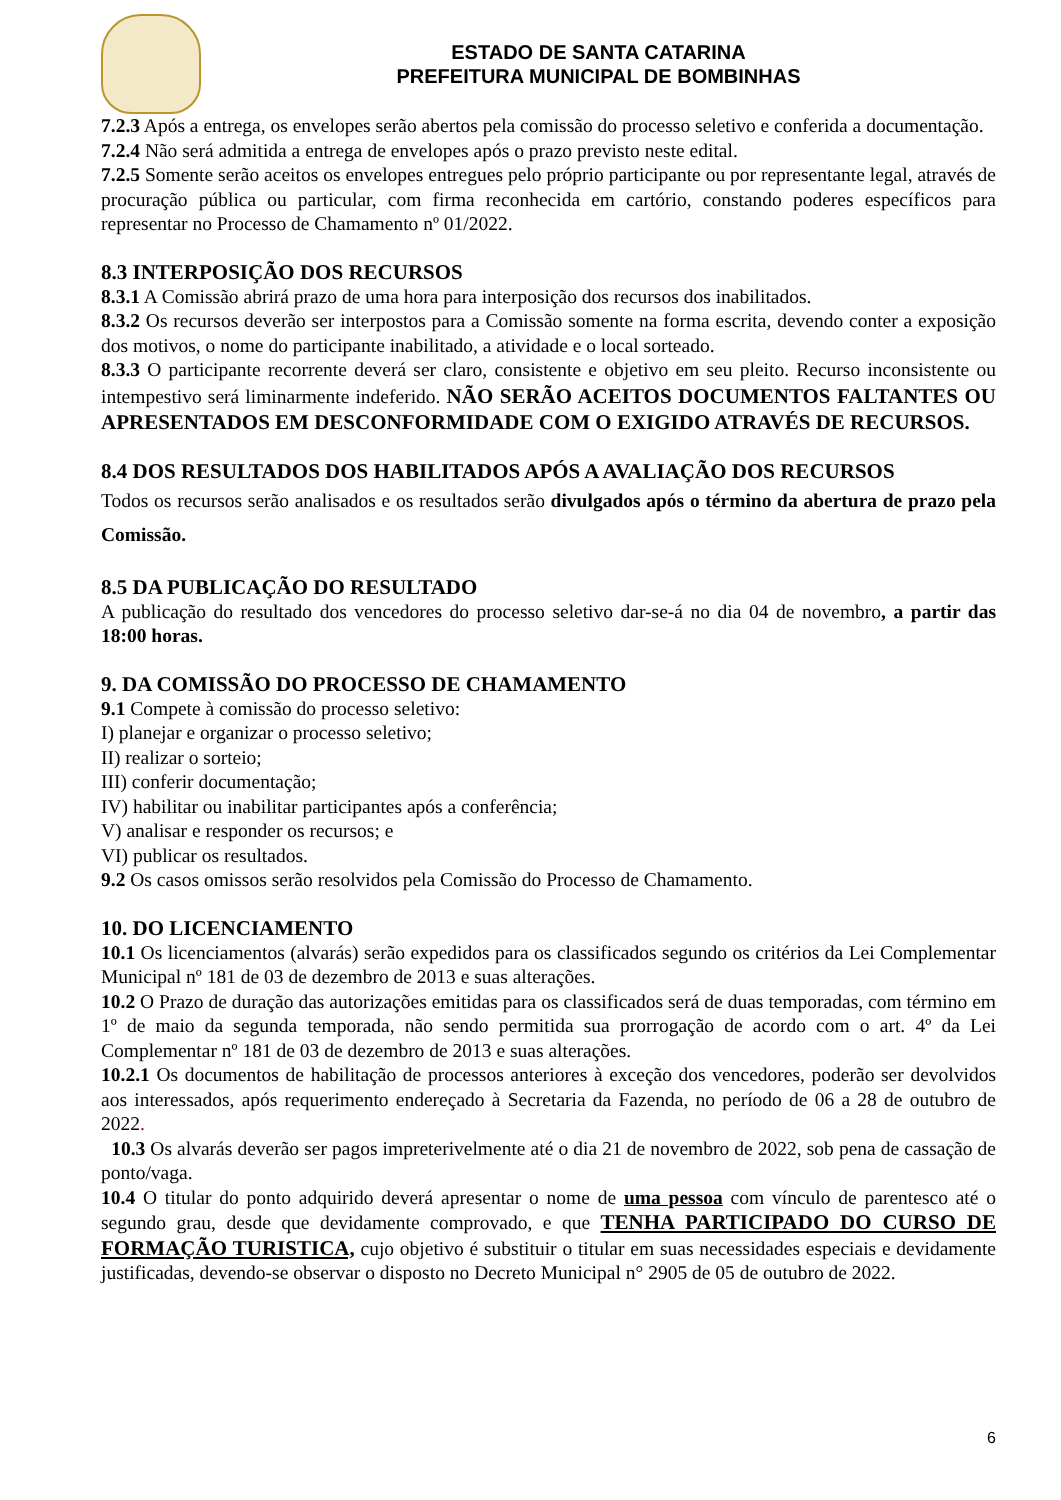ESTADO DE SANTA CATARINA
PREFEITURA MUNICIPAL DE BOMBINHAS
7.2.3 Após a entrega, os envelopes serão abertos pela comissão do processo seletivo e conferida a documentação.
7.2.4 Não será admitida a entrega de envelopes após o prazo previsto neste edital.
7.2.5 Somente serão aceitos os envelopes entregues pelo próprio participante ou por representante legal, através de procuração pública ou particular, com firma reconhecida em cartório, constando poderes específicos para representar no Processo de Chamamento nº 01/2022.
8.3 INTERPOSIÇÃO DOS RECURSOS
8.3.1 A Comissão abrirá prazo de uma hora para interposição dos recursos dos inabilitados.
8.3.2 Os recursos deverão ser interpostos para a Comissão somente na forma escrita, devendo conter a exposição dos motivos, o nome do participante inabilitado, a atividade e o local sorteado.
8.3.3 O participante recorrente deverá ser claro, consistente e objetivo em seu pleito. Recurso inconsistente ou intempestivo será liminarmente indeferido. NÃO SERÃO ACEITOS DOCUMENTOS FALTANTES OU APRESENTADOS EM DESCONFORMIDADE COM O EXIGIDO ATRAVÉS DE RECURSOS.
8.4 DOS RESULTADOS DOS HABILITADOS APÓS A AVALIAÇÃO DOS RECURSOS
Todos os recursos serão analisados e os resultados serão divulgados após o término da abertura de prazo pela Comissão.
8.5 DA PUBLICAÇÃO DO RESULTADO
A publicação do resultado dos vencedores do processo seletivo dar-se-á no dia 04 de novembro, a partir das 18:00 horas.
9. DA COMISSÃO DO PROCESSO DE CHAMAMENTO
9.1 Compete à comissão do processo seletivo:
I) planejar e organizar o processo seletivo;
II) realizar o sorteio;
III) conferir documentação;
IV) habilitar ou inabilitar participantes após a conferência;
V) analisar e responder os recursos; e
VI) publicar os resultados.
9.2 Os casos omissos serão resolvidos pela Comissão do Processo de Chamamento.
10. DO LICENCIAMENTO
10.1 Os licenciamentos (alvarás) serão expedidos para os classificados segundo os critérios da Lei Complementar Municipal nº 181 de 03 de dezembro de 2013 e suas alterações.
10.2 O Prazo de duração das autorizações emitidas para os classificados será de duas temporadas, com término em 1º de maio da segunda temporada, não sendo permitida sua prorrogação de acordo com o art. 4º da Lei Complementar nº 181 de 03 de dezembro de 2013 e suas alterações.
10.2.1 Os documentos de habilitação de processos anteriores à exceção dos vencedores, poderão ser devolvidos aos interessados, após requerimento endereçado à Secretaria da Fazenda, no período de 06 a 28 de outubro de 2022.
10.3 Os alvarás deverão ser pagos impreterivelmente até o dia 21 de novembro de 2022, sob pena de cassação de ponto/vaga.
10.4 O titular do ponto adquirido deverá apresentar o nome de uma pessoa com vínculo de parentesco até o segundo grau, desde que devidamente comprovado, e que TENHA PARTICIPADO DO CURSO DE FORMAÇÃO TURISTICA, cujo objetivo é substituir o titular em suas necessidades especiais e devidamente justificadas, devendo-se observar o disposto no Decreto Municipal n° 2905 de 05 de outubro de 2022.
6